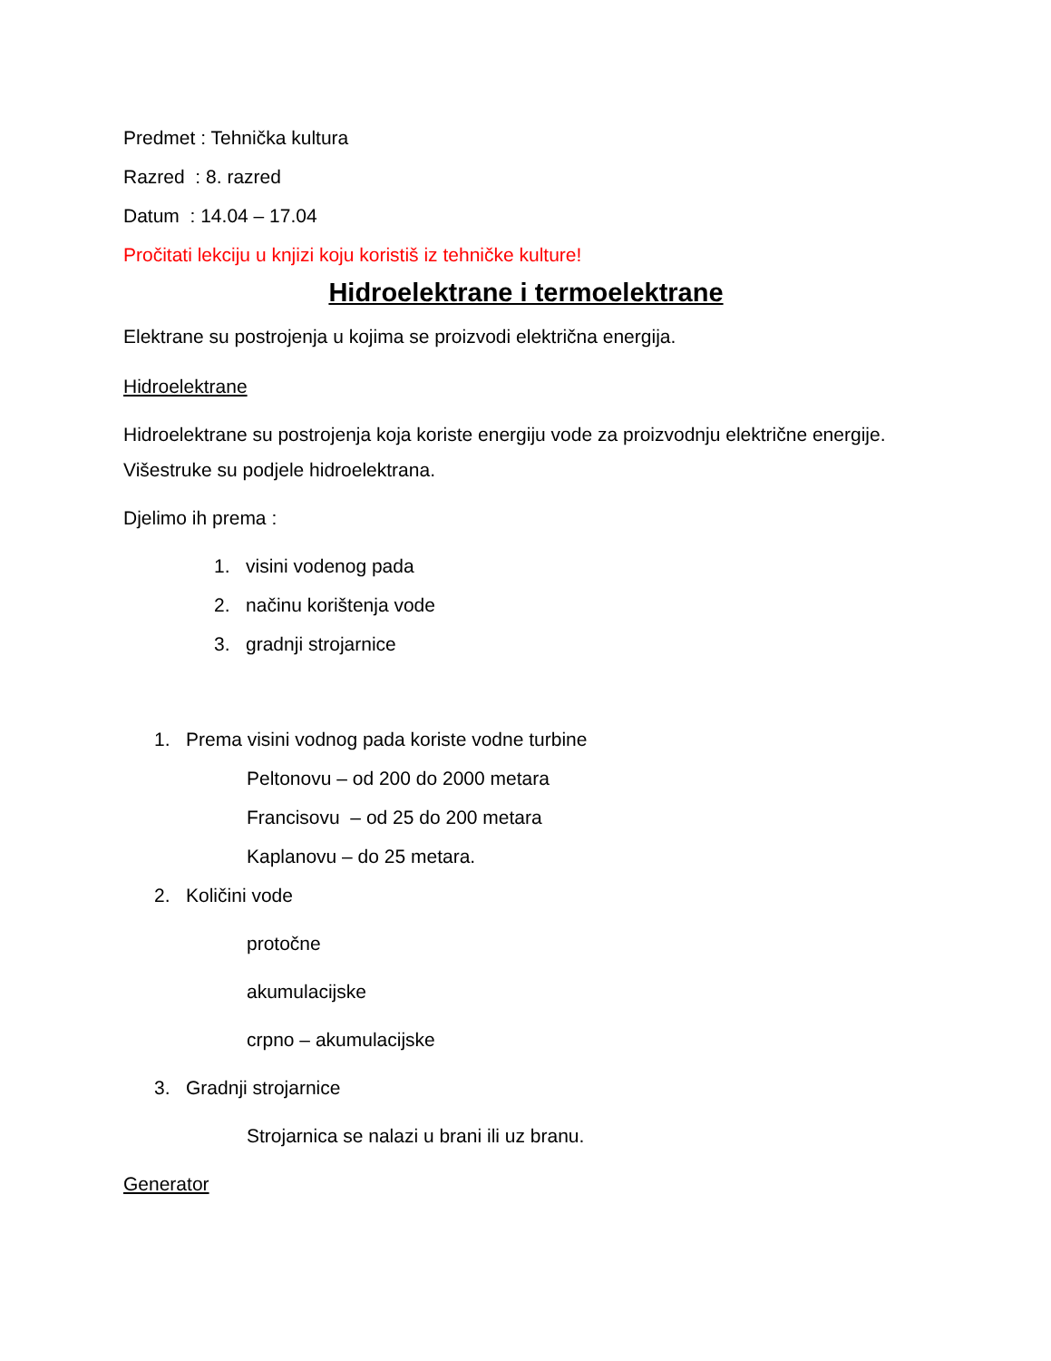Predmet : Tehnička kultura
Razred : 8. razred
Datum : 14.04 – 17.04
Pročitati lekciju u knjizi koju koristiš iz tehničke kulture!
Hidroelektrane i termoelektrane
Elektrane su postrojenja u kojima se proizvodi električna energija.
Hidroelektrane
Hidroelektrane su postrojenja koja koriste energiju vode za proizvodnju električne energije. Višestruke su podjele hidroelektrana.
Djelimo ih prema :
1. visini vodenog pada
2. načinu korištenja vode
3. gradnji strojarnice
1. Prema visini vodnog pada koriste vodne turbine
Peltonovu – od 200 do 2000 metara
Francisovu – od 25 do 200 metara
Kaplanovu – do 25 metara.
2. Količini vode
protočne
akumulacijske
crpno – akumulacijske
3. Gradnji strojarnice
Strojarnica se nalazi u brani ili uz branu.
Generator